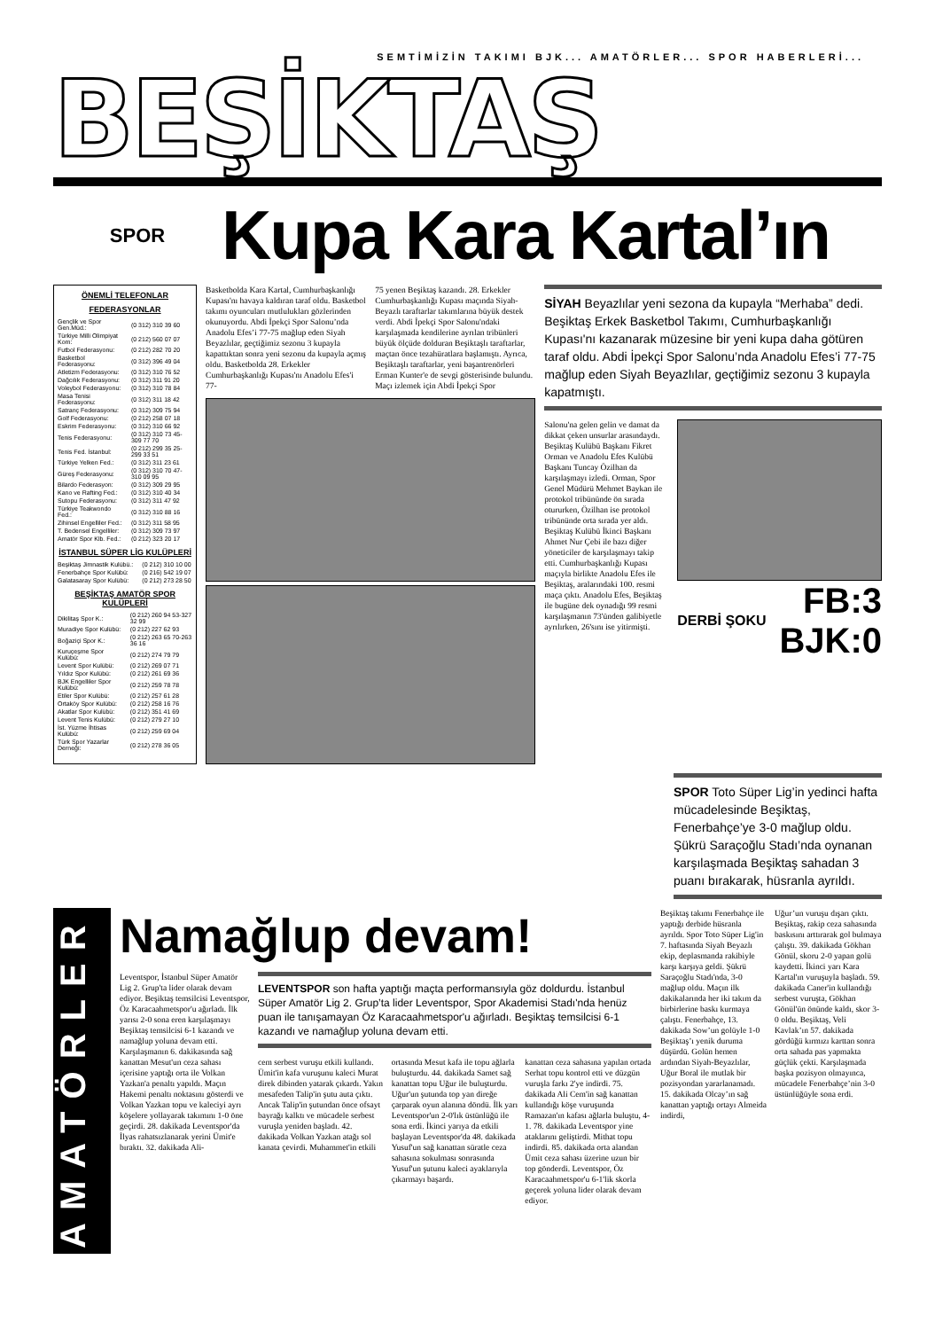SEMTİMİZİN TAKIMI BJK... AMATÖRLER... SPOR HABERLERİ...
BEŞİKTAŞ
SPOR
Kupa Kara Kartal’ın
ÖNEMLİ TELEFONLAR
FEDERASYONLAR
| Gençlik ve Spor Gen.Müd.: | (0 312) 310 39 60 |
| Türkiye Milli Olimpiyat Kom: | (0 212) 560 07 07 |
| Futbol Federasyonu: | (0 212) 282 70 20 |
| Basketbol Federasyonu: | (0 312) 396 49 04 |
| Atletizm Federasyonu: | (0 312) 310 76 52 |
| Dağcılık Federasyonu: | (0 312) 311 91 20 |
| Voleybol Federasyonu: | (0 312) 310 78 84 |
| Masa Tenisi Federasyonu: | (0 312) 311 18 42 |
| Satranç Federasyonu: | (0 312) 309 75 94 |
| Golf Federasyonu: | (0 212) 258 07 18 |
| Eskrim Federasyonu: | (0 312) 310 66 92 |
| Tenis Federasyonu: | (0 312) 310 73 45-309 77 70 |
| Tenis Fed. İstanbul: | (0 212) 299 35 25-299 33 51 |
| Türkiye Yelken Fed.: | (0 312) 311 23 61 |
| Güreş Federasyonu: | (0 312) 310 70 47-310 09 95 |
| Bilardo Federasyon: | (0 312) 309 29 95 |
| Kano ve Rafting Fed.: | (0 312) 310 40 34 |
| Sutopu Federasyonu: | (0 312) 311 47 92 |
| Türkiye Teakwondo Fed.: | (0 312) 310 88 16 |
| Zihinsel Engelliler Fed.: | (0 312) 311 58 95 |
| T. Bedensel Engelliler: | (0 312) 309 73 97 |
| Amatör Spor Klb. Fed.: | (0 212) 323 20 17 |
İSTANBUL SÜPER LİG KULÜPLERİ
| Beşiktaş Jimnastik Kulübü.: | (0 212) 310 10 00 |
| Fenerbahçe Spor Kulübü: | (0 216) 542 19 07 |
| Galatasaray Spor Kulübü: | (0 212) 273 28 50 |
BEŞİKTAŞ AMATÖR SPOR KULÜPLERİ
| Dikilitaş Spor K.: | (0 212) 260 94 53-327 32 99 |
| Muradiye Spor Kulübü: | (0 212) 227 62 93 |
| Boğaziçi Spor K.: | (0 212) 263 65 70-263 36 16 |
| Kuruçeşme Spor Kulübü: | (0 212) 274 79 79 |
| Levent Spor Kulübü: | (0 212) 269 07 71 |
| Yıldız Spor Kulübü: | (0 212) 261 69 36 |
| BJK Engelliler Spor Kulübü: | (0 212) 259 78 78 |
| Etiler Spor Kulübü: | (0 212) 257 61 28 |
| Ortaköy Spor Kulübü: | (0 212) 258 16 76 |
| Akatlar Spor Kulübü: | (0 212) 351 41 69 |
| Levent Tenis Kulübü: | (0 212) 279 27 10 |
| İst. Yüzme İhtisas Kulübü: | (0 212) 259 69 04 |
| Türk Spor Yazarlar Derneği: | (0 212) 278 36 05 |
Basketbolda Kara Kartal, Cumhurbaşkanlığı Kupası'nı havaya kaldıran taraf oldu. Basketbol takımı oyuncuları mutlulukları gözlerinden okunuyordu. Abdi İpekçi Spor Salonu’nda Anadolu Efes’i 77-75 mağlup eden Siyah Beyazlılar, geçtiğimiz sezonu 3 kupayla kapattıktan sonra yeni sezonu da kupayla açmış oldu. Basketbolda 28. Erkekler Cumhurbaşkanlığı Kupası'nı Anadolu Efes'i 77-
75 yenen Beşiktaş kazandı. 28. Erkekler Cumhurbaşkanlığı Kupası maçında Siyah-Beyazlı taraftarlar takımlarına büyük destek verdi. Abdi İpekçi Spor Salonu'ndaki karşılaşmada kendilerine ayrılan tribünleri büyük ölçüde dolduran Beşiktaşlı taraftarlar, maçtan önce tezahüratlara başlamıştı. Ayrıca, Beşiktaşlı taraftarlar, yeni başantrenörleri Erman Kunter'e de sevgi gösterisinde bulundu. Maçı izlemek için Abdi İpekçi Spor
SİYAH Beyazlılar yeni sezona da kupayla “Merhaba” dedi. Beşiktaş Erkek Basketbol Takımı, Cumhurbaşkanlığı Kupası'nı kazanarak müzesine bir yeni kupa daha götüren taraf oldu. Abdi İpekçi Spor Salonu’nda Anadolu Efes’i 77-75 mağlup eden Siyah Beyazlılar, geçtiğimiz sezonu 3 kupayla kapatmıştı.
Salonu'na gelen gelin ve damat da dikkat çeken unsurlar arasındaydı. Beşiktaş Kulübü Başkanı Fikret Orman ve Anadolu Efes Kulübü Başkanı Tuncay Özilhan da karşılaşmayı izledi. Orman, Spor Genel Müdürü Mehmet Baykan ile protokol tribününde ön sırada otururken, Özilhan ise protokol tribününde orta sırada yer aldı. Beşiktaş Kulübü İkinci Başkanı Ahmet Nur Çebi ile bazı diğer yöneticiler de karşılaşmayı takip etti. Cumhurbaşkanlığı Kupası maçıyla birlikte Anadolu Efes ile Beşiktaş, aralarındaki 100. resmi maça çıktı. Anadolu Efes, Beşiktaş ile bugüne dek oynadığı 99 resmi karşılaşmanın 73'ünden galibiyetle ayrılırken, 26'sını ise yitirmişti.
DERBİ ŞOKU
FB:3
BJK:0
SPOR Toto Süper Lig’in yedinci hafta mücadelesinde Beşiktaş, Fenerbahçe’ye 3-0 mağlup oldu. Şükrü Saraçoğlu Stadı’nda oynanan karşılaşmada Beşiktaş sahadan 3 puanı bırakarak, hüsranla ayrıldı.
AMATÖRLER
Namağlup devam!
Leventspor, İstanbul Süper Amatör Lig 2. Grup'ta lider olarak devam ediyor. Beşiktaş temsilcisi Leventspor, Öz Karacaahmetspor'u ağırladı. İlk yarısı 2-0 sona eren karşılaşmayı Beşiktaş temsilcisi 6-1 kazandı ve namağlup yoluna devam etti. Karşılaşmanın 6. dakikasında sağ kanattan Mesut'un ceza sahası içerisine yaptığı orta ile Volkan Yazkan'a penaltı yapıldı. Maçın Hakemi penaltı noktasını gösterdi ve Volkan Yazkan topu ve kaleciyi ayrı köşelere yollayarak takımını 1-0 öne geçirdi. 28. dakikada Leventspor'da İlyas rahatsızlanarak yerini Ümit'e bıraktı. 32. dakikada Ali-
LEVENTSPOR son hafta yaptığı maçta performansıyla göz doldurdu. İstanbul Süper Amatör Lig 2. Grup’ta lider Leventspor, Spor Akademisi Stadı'nda henüz puan ile tanışamayan Öz Karacaahmetspor'u ağırladı. Beşiktaş temsilcisi 6-1 kazandı ve namağlup yoluna devam etti.
cem serbest vuruşu etkili kullandı. Ümit'in kafa vuruşunu kaleci Murat direk dibinden yatarak çıkardı. Yakın mesafeden Talip'in şutu auta çıktı. Ancak Talip'in şutundan önce ofsayt bayrağı kalktı ve mücadele serbest vuruşla yeniden başladı. 42. dakikada Volkan Yazkan atağı sol kanata çevirdi. Muhammet'in etkili
ortasında Mesut kafa ile topu ağlarla buluşturdu. 44. dakikada Samet sağ kanattan topu Uğur ile buluşturdu. Uğur'un şutunda top yan direğe çarparak oyun alanına döndü. İlk yarı Leventspor'un 2-0'lık üstünlüğü ile sona erdi. İkinci yarıya da etkili başlayan Leventspor'da 48. dakikada Yusuf'un sağ kanattan süratle ceza sahasına sokulması sonrasında Yusuf'un şutunu kaleci ayaklarıyla çıkarmayı başardı.
kanattan ceza sahasına yapılan ortada Serhat topu kontrol etti ve düzgün vuruşla farkı 2'ye indirdi. 75. dakikada Ali Cem'in sağ kanattan kullandığı köşe vuruşunda Ramazan'ın kafası ağlarla buluştu, 4-1. 78. dakikada Leventspor yine ataklarını geliştirdi. Mithat topu indirdi. 85. dakikada orta alandan Ümit ceza sahası üzerine uzun bir top gönderdi. Leventspor, Öz Karacaahmetspor'u 6-1'lik skorla geçerek yoluna lider olarak devam ediyor.
Beşiktaş takımı Fenerbahçe ile yaptığı derbide hüsranla ayrıldı. Spor Toto Süper Lig'in 7. haftasında Siyah Beyazlı ekip, deplasmanda rakibiyle karşı karşıya geldi. Şükrü Saraçoğlu Stadı'nda, 3-0 mağlup oldu. Maçın ilk dakikalarında her iki takım da birbirlerine baskı kurmaya çalıştı. Fenerbahçe, 13. dakikada Sow’un golüyle 1-0 Beşiktaş’ı yenik duruma düşürdü. Golün hemen ardından Siyah-Beyazlılar, Uğur Boral ile mutlak bir pozisyondan yararlanamadı. 15. dakikada Olcay’ın sağ kanattan yaptığı ortayı Almeida indirdi,
Uğur’un vuruşu dışarı çıktı. Beşiktaş, rakip ceza sahasında baskısını arttırarak gol bulmaya çalıştı. 39. dakikada Gökhan Gönül, skoru 2-0 yapan golü kaydetti. İkinci yarı Kara Kartal'ın vuruşuyla başladı. 59. dakikada Caner'in kullandığı serbest vuruşta, Gökhan Gönül'ün önünde kaldı, skor 3-0 oldu. Beşiktaş, Veli Kavlak’ın 57. dakikada gördüğü kırmızı karttan sonra orta sahada pas yapmakta güçlük çekti. Karşılaşmada başka pozisyon olmayınca, mücadele Fenerbahçe’nin 3-0 üstünlüğüyle sona erdi.